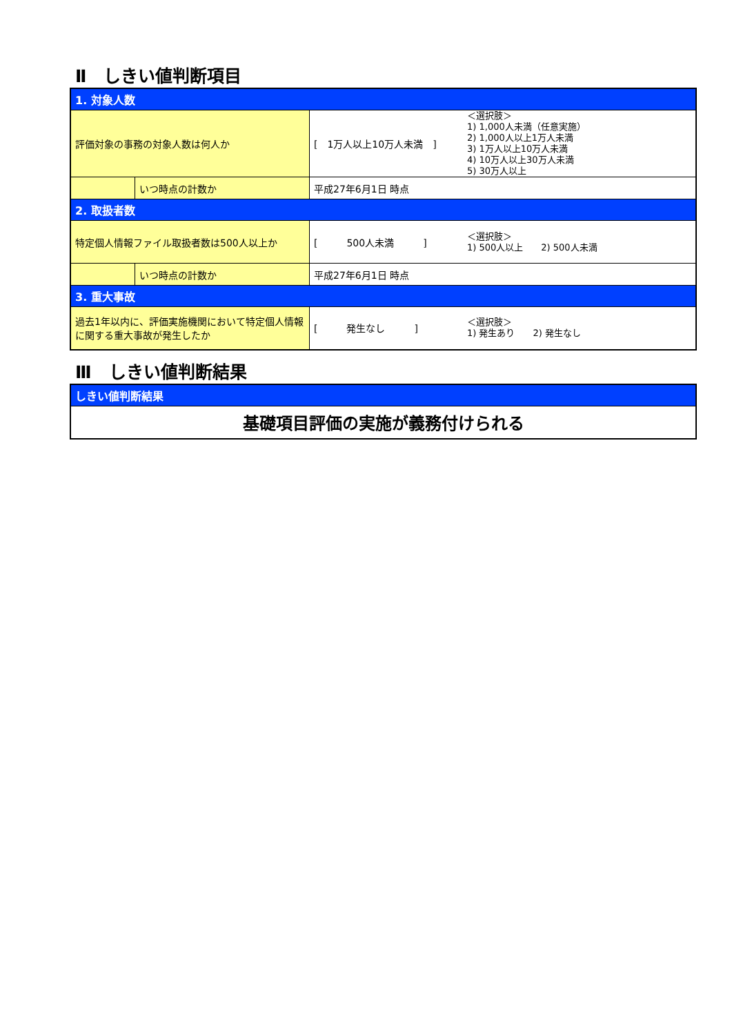Ⅱ　しきい値判断項目
| 1. 対象人数 | | | |
| 評価対象の事務の対象人数は何人か | | [ 1万人以上10万人未満 ] | ＜選択肢＞ 1) 1,000人未満（任意実施） 2) 1,000人以上1万人未満 3) 1万人以上10万人未満 4) 10万人以上30万人未満 5) 30万人以上 |
| | いつ時点の計数か | 平成27年6月1日 時点 | |
| 2. 取扱者数 | | | |
| 特定個人情報ファイル取扱者数は500人以上か | | [ 500人未満 ] | ＜選択肢＞ 1) 500人以上 2) 500人未満 |
| | いつ時点の計数か | 平成27年6月1日 時点 | |
| 3. 重大事故 | | | |
| 過去1年以内に、評価実施機関において特定個人情報に関する重大事故が発生したか | | [ 発生なし ] | ＜選択肢＞ 1) 発生あり 2) 発生なし |
Ⅲ　しきい値判断結果
| しきい値判断結果 |
| 基礎項目評価の実施が義務付けられる |